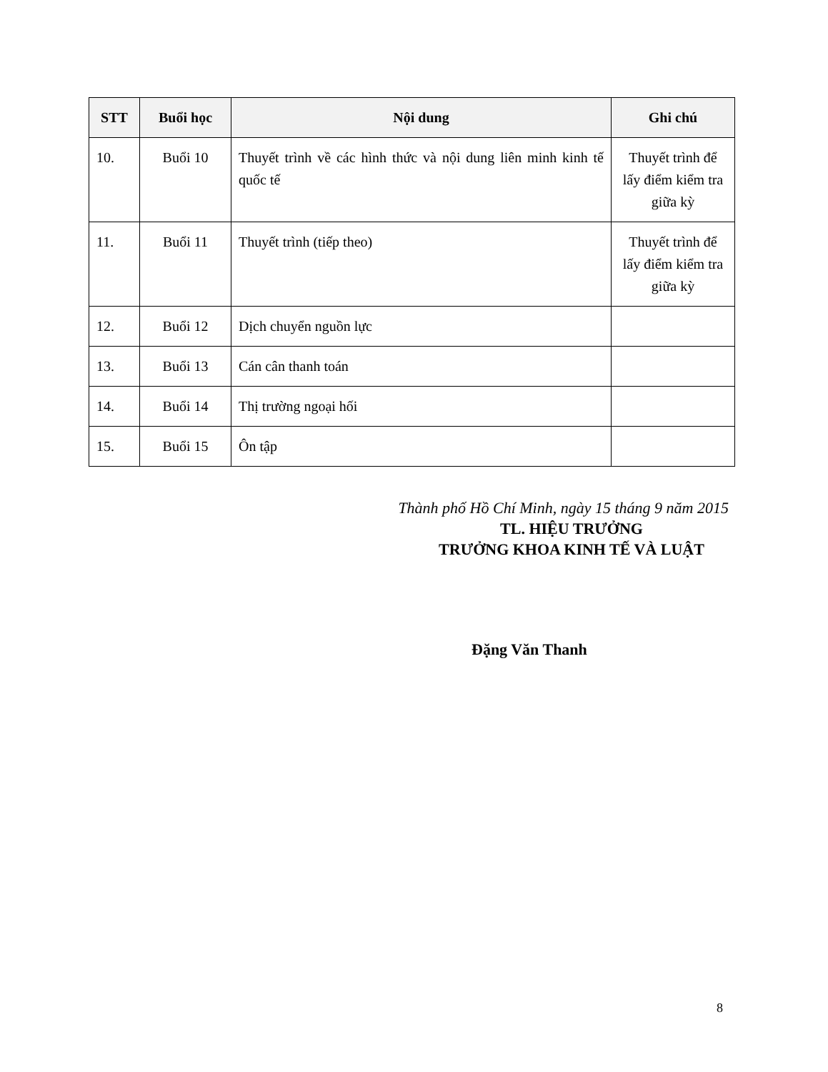| STT | Buổi học | Nội dung | Ghi chú |
| --- | --- | --- | --- |
| 10. | Buổi 10 | Thuyết trình về các hình thức và nội dung liên minh kinh tế quốc tế | Thuyết trình để lấy điểm kiểm tra giữa kỳ |
| 11. | Buổi 11 | Thuyết trình (tiếp theo) | Thuyết trình để lấy điểm kiểm tra giữa kỳ |
| 12. | Buổi 12 | Dịch chuyển nguồn lực | |
| 13. | Buổi 13 | Cán cân thanh toán | |
| 14. | Buổi 14 | Thị trường ngoại hối | |
| 15. | Buổi 15 | Ôn tập | |
Thành phố Hồ Chí Minh, ngày 15 tháng 9 năm 2015
TL. HIỆU TRƯỞNG
TRƯỞNG KHOA KINH TẾ VÀ LUẬT
Đặng Văn Thanh
8